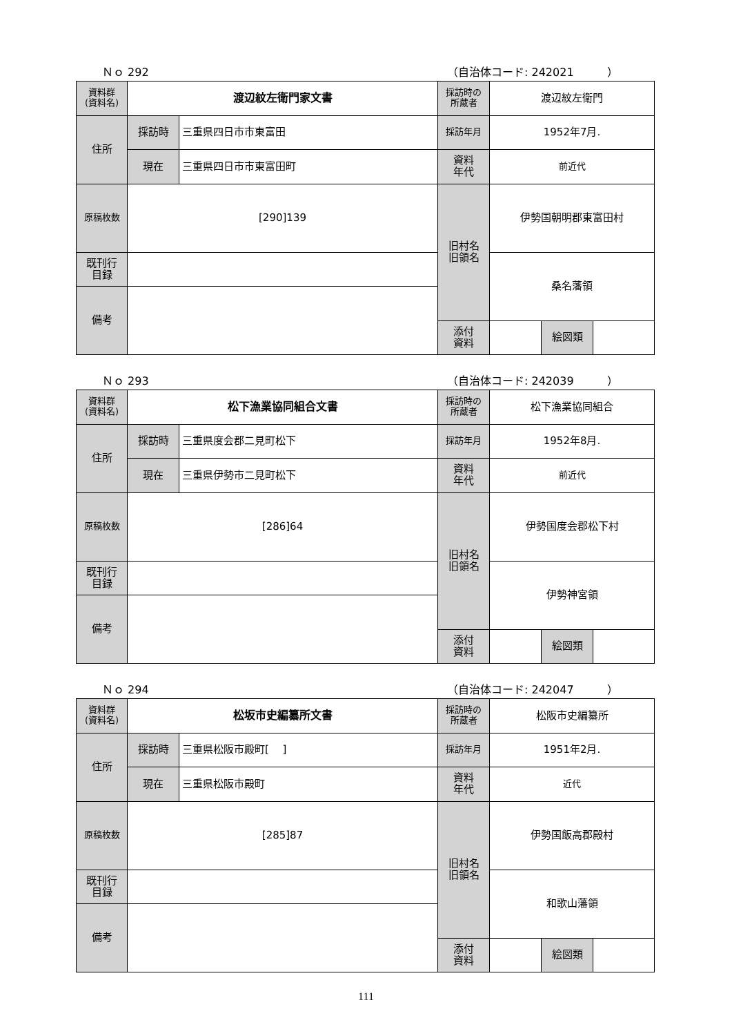Ｎｏ 292 （自治体コード: 242021　　　）
| 資料群 (資料名) | 渡辺紋左衛門家文書 | | 採訪時の 所蔵者 | 渡辺紋左衛門 | | |
| 住所 | 採訪時 | 三重県四日市市東富田 | 採訪年月 | 1952年7月. | | |
| | 現在 | 三重県四日市市東富田町 | 資料 年代 | 前近代 | | |
| 原稿枚数 | [290]139 | | 旧村名 旧領名 | 伊勢国朝明郡東富田村 | | |
| 既刊行 目録 | | | | 桑名藩領 | | |
| 備考 | | | | | | |
| | | | 添付 資料 | | 絵図類 | |
Ｎｏ 293 （自治体コード: 242039　　　）
| 資料群 (資料名) | 松下漁業協同組合文書 | | 採訪時の 所蔵者 | 松下漁業協同組合 | | |
| 住所 | 採訪時 | 三重県度会郡二見町松下 | 採訪年月 | 1952年8月. | | |
| | 現在 | 三重県伊勢市二見町松下 | 資料 年代 | 前近代 | | |
| 原稿枚数 | [286]64 | | 旧村名 旧領名 | 伊勢国度会郡松下村 | | |
| 既刊行 目録 | | | | 伊勢神宮領 | | |
| 備考 | | | | | | |
| | | | 添付 資料 | | 絵図類 | |
Ｎｏ 294 （自治体コード: 242047　　　）
| 資料群 (資料名) | 松坂市史編纂所文書 | | 採訪時の 所蔵者 | 松阪市史編纂所 | | |
| 住所 | 採訪時 | 三重県松阪市殿町[ ] | 採訪年月 | 1951年2月. | | |
| | 現在 | 三重県松阪市殿町 | 資料 年代 | 近代 | | |
| 原稿枚数 | [285]87 | | 旧村名 旧領名 | 伊勢国飯高郡殿村 | | |
| 既刊行 目録 | | | | 和歌山藩領 | | |
| 備考 | | | | | | |
| | | | 添付 資料 | | 絵図類 | |
111